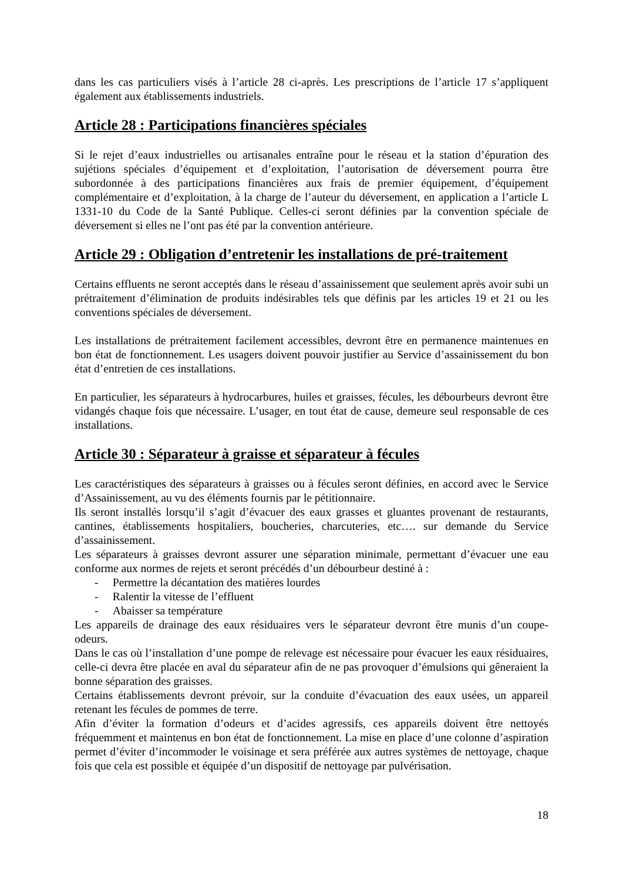dans les cas particuliers visés à l’article 28 ci-après. Les prescriptions de l’article 17 s’appliquent également aux établissements industriels.
Article 28 : Participations financières spéciales
Si le rejet d’eaux industrielles ou artisanales entraîne pour le réseau et la station d’épuration des sujétions spéciales d’équipement et d’exploitation, l’autorisation de déversement pourra être subordonnée à des participations financières aux frais de premier équipement, d’équipement complémentaire et d’exploitation, à la charge de l’auteur du déversement, en application a l’article L 1331-10 du Code de la Santé Publique. Celles-ci seront définies par la convention spéciale de déversement si elles ne l’ont pas été par la convention antérieure.
Article 29 : Obligation d’entretenir les installations de pré-traitement
Certains effluents ne seront acceptés dans le réseau d’assainissement que seulement après avoir subi un prétraitement d’élimination de produits indésirables tels que définis par les articles 19 et 21 ou les conventions spéciales de déversement.
Les installations de prétraitement facilement accessibles, devront être en permanence maintenues en bon état de fonctionnement. Les usagers doivent pouvoir justifier au Service d’assainissement du bon état d’entretien de ces installations.
En particulier, les séparateurs à hydrocarbures, huiles et graisses, fécules, les débourbeurs devront être vidangés chaque fois que nécessaire. L’usager, en tout état de cause, demeure seul responsable de ces installations.
Article 30 : Séparateur à graisse et séparateur à fécules
Les caractéristiques des séparateurs à graisses ou à fécules seront définies, en accord avec le Service d’Assainissement, au vu des éléments fournis par le pétitionnaire.
Ils seront installés lorsqu’il s’agit d’évacuer des eaux grasses et gluantes provenant de restaurants, cantines, établissements hospitaliers, boucheries, charcuteries, etc…. sur demande du Service d’assainissement.
Les séparateurs à graisses devront assurer une séparation minimale, permettant d’évacuer une eau conforme aux normes de rejets et seront précédés d’un débourbeur destiné à :
- Permettre la décantation des matières lourdes
- Ralentir la vitesse de l’effluent
- Abaisser sa température
Les appareils de drainage des eaux résiduaires vers le séparateur devront être munis d’un coupe-odeurs.
Dans le cas où l’installation d’une pompe de relevage est nécessaire pour évacuer les eaux résiduaires, celle-ci devra être placée en aval du séparateur afin de ne pas provoquer d’émulsions qui gêneraient la bonne séparation des graisses.
Certains établissements devront prévoir, sur la conduite d’évacuation des eaux usées, un appareil retenant les fécules de pommes de terre.
Afin d’éviter la formation d’odeurs et d’acides agressifs, ces appareils doivent être nettoyés fréquemment et maintenus en bon état de fonctionnement. La mise en place d’une colonne d’aspiration permet d’éviter d’incommoder le voisinage et sera préférée aux autres systèmes de nettoyage, chaque fois que cela est possible et équipée d’un dispositif de nettoyage par pulvérisation.
18